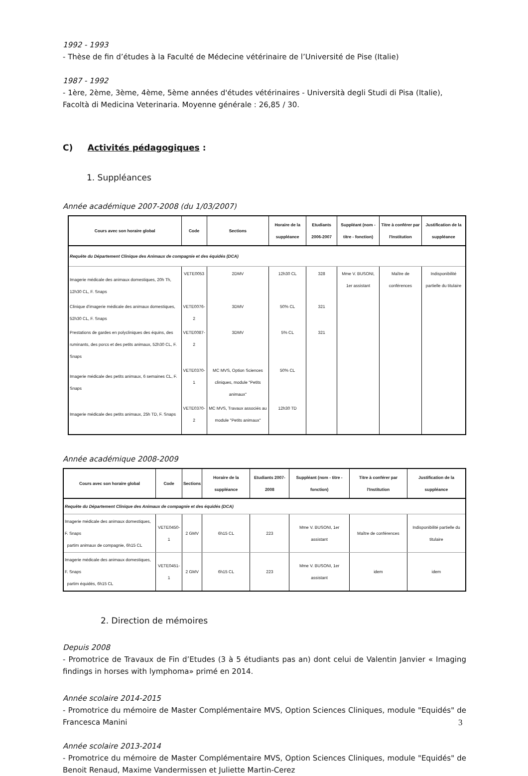1992 - 1993
- Thèse de fin d’études à la Faculté de Médecine vétérinaire de l’Université de Pise (Italie)
1987 - 1992
- 1ère, 2ème, 3ème, 4ème, 5ème années d'études vétérinaires - Università degli Studi di Pisa (Italie), Facoltà di Medicina Veterinaria. Moyenne générale : 26,85 / 30.
C) Activités pédagogiques :
1. Suppléances
Année académique 2007-2008 (du 1/03/2007)
| Cours avec son horaire global | Code | Sections | Horaire de la suppléance | Etudiants 2006-2007 | Suppléant (nom - titre - fonction) | Titre à conférer par l'Institution | Justification de la suppléance |
| --- | --- | --- | --- | --- | --- | --- | --- |
| Requête du Département Clinique des Animaux de compagnie et des équidés (DCA) | | | | | | | |
| Imagerie médicale des animaux domestiques, 20h Th, 12h30 CL, F. Snaps | VETE0053 | 2DMV | 12h30 CL | 328 | Mme V. BUSONI, 1er assistant | Maître de conférences | Indisponibilité partielle du titulaire |
| Clinique d'imagerie médicale des animaux domestiques, 52h30 CL, F. Snaps | VETE0076-2 | 3DMV | 50% CL | 321 | | | |
| Prestations de gardes en polycliniques des équins, des ruminants, des porcs et des petits animaux, 52h30 CL, F. Snaps | VETE0087-2 | 3DMV | 5% CL | 321 | | | |
| Imagerie médicale des petits animaux, 6 semaines CL, F. Snaps | VETE0370-1 | MC MVS, Option Sciences cliniques, module "Petits animaux" | 50% CL | | | | |
| Imagerie médicale des petits animaux, 25h TD, F. Snaps | VETE0370-2 | MC MVS, Travaux associés au module "Petits animaux" | 12h30 TD | | | | |
Année académique 2008-2009
| Cours avec son horaire global | Code | Sections | Horaire de la suppléance | Etudiants 2007-2008 | Suppléant (nom - titre - fonction) | Titre à conférer par l'Institution | Justification de la suppléance |
| --- | --- | --- | --- | --- | --- | --- | --- |
| Requête du Département Clinique des Animaux de compagnie et des équidés (DCA) | | | | | | | |
| Imagerie médicale des animaux domestiques, F. Snaps partim animaux de compagnie, 6h15 CL | VETE0450-1 | 2 GMV | 6h15 CL | 223 | Mme V. BUSONI, 1er assistant | Maître de conférences | Indisponibilité partielle du titulaire |
| Imagerie médicale des animaux domestiques, F. Snaps partim équidés, 6h15 CL | VETE0451-1 | 2 GMV | 6h15 CL | 223 | Mme V. BUSONI, 1er assistant | idem | idem |
2. Direction de mémoires
Depuis 2008
- Promotrice de Travaux de Fin d’Etudes (3 à 5 étudiants pas an) dont celui de Valentin Janvier « Imaging findings in horses with lymphoma» primé en 2014.
Année scolaire 2014-2015
- Promotrice du mémoire de Master Complémentaire MVS, Option Sciences Cliniques, module "Equidés" de Francesca Manini
Année scolaire 2013-2014
- Promotrice du mémoire de Master Complémentaire MVS, Option Sciences Cliniques, module "Equidés" de Benoit Renaud, Maxime Vandermissen et Juliette Martin-Cerez
3